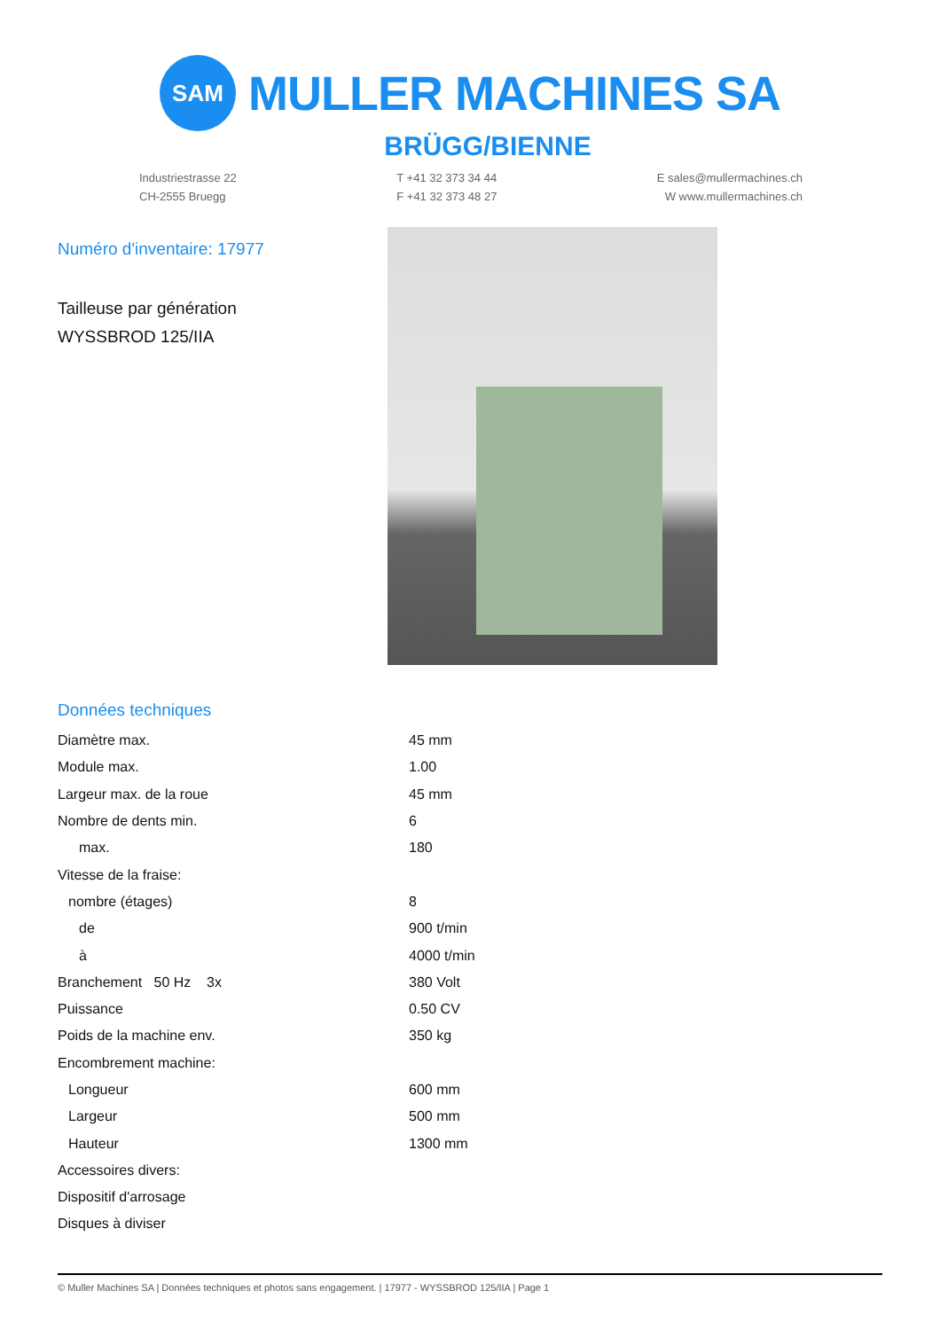SAM
MULLER MACHINES SA
BRÜGG/BIENNE
Industriestrasse 22
CH-2555 Bruegg
T +41 32 373 34 44
F +41 32 373 48 27
E sales@mullermachines.ch
W www.mullermachines.ch
Numéro d'inventaire: 17977
Tailleuse par génération
WYSSBROD 125/IIA
Données techniques
| Diamètre max. | 45 mm |
| Module max. | 1.00 |
| Largeur max. de la roue | 45 mm |
| Nombre de dents min. | 6 |
| max. | 180 |
| Vitesse de la fraise: | |
| nombre (étages) | 8 |
| de | 900 t/min |
| à | 4000 t/min |
| Branchement 50 Hz 3x | 380 Volt |
| Puissance | 0.50 CV |
| Poids de la machine env. | 350 kg |
| Encombrement machine: | |
| Longueur | 600 mm |
| Largeur | 500 mm |
| Hauteur | 1300 mm |
| Accessoires divers: | |
| Dispositif d'arrosage | |
| Disques à diviser | |
© Muller Machines SA | Données techniques et photos sans engagement. | 17977 - WYSSBROD 125/IIA | Page 1